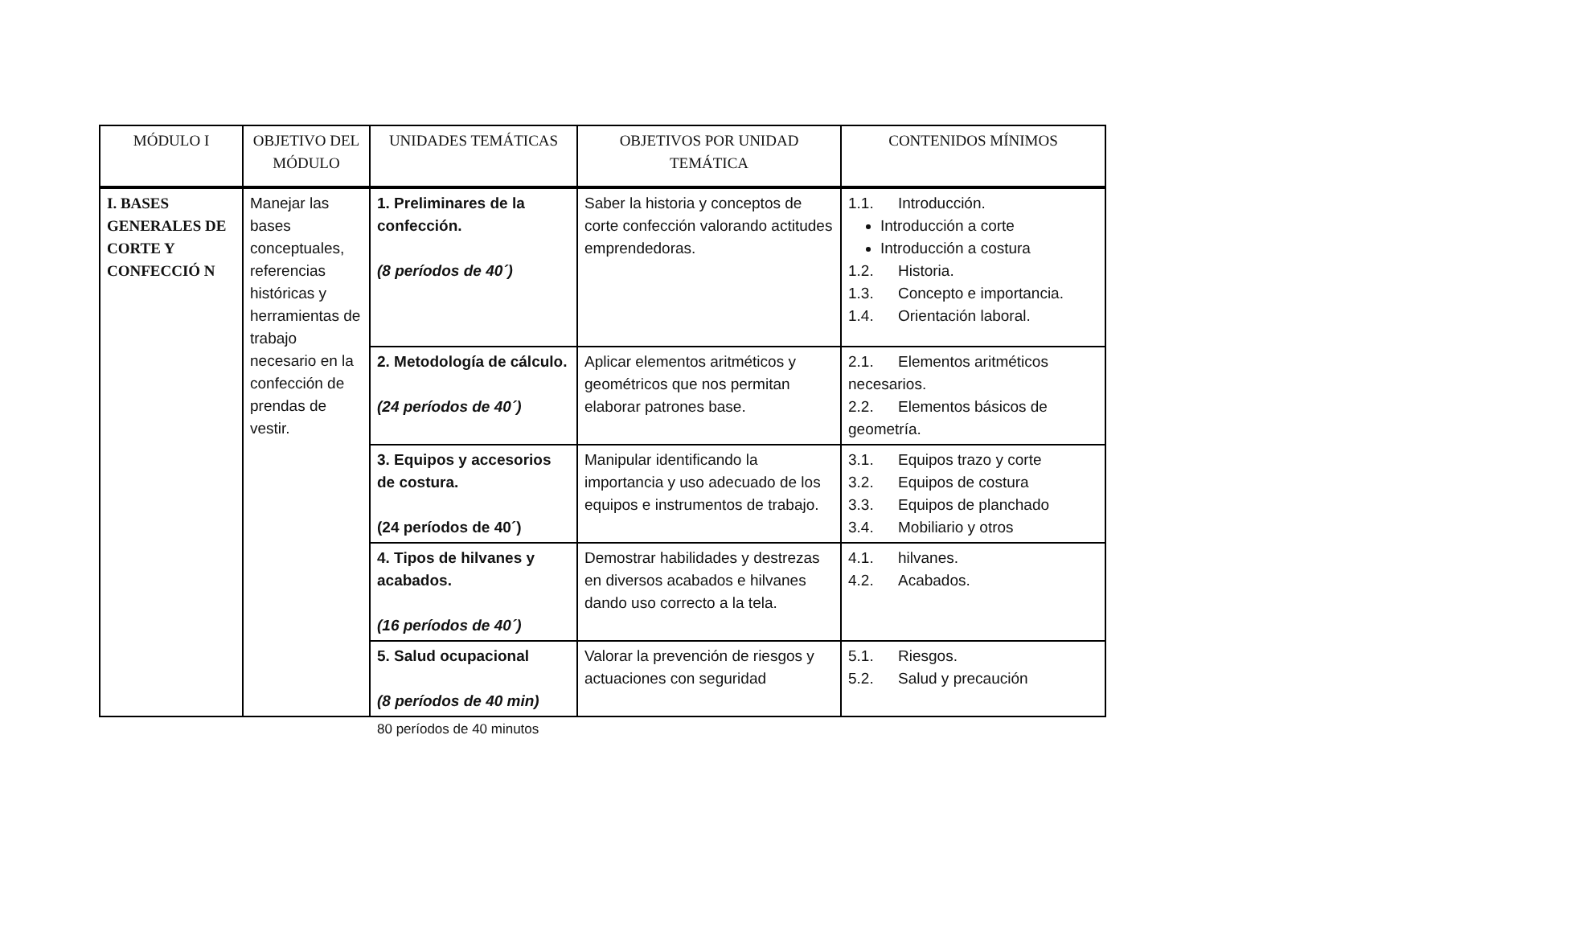| MÓDULO I | OBJETIVO DEL MÓDULO | UNIDADES TEMÁTICAS | OBJETIVOS POR UNIDAD TEMÁTICA | CONTENIDOS MÍNIMOS |
| --- | --- | --- | --- | --- |
| I. BASES GENERALES DE CORTE Y CONFECCIÓ N | Manejar las bases conceptuales, referencias históricas y herramientas de trabajo necesario en la confección de prendas de vestir. | 1. Preliminares de la confección. (8 períodos de 40´) | Saber la historia y conceptos de corte confección valorando actitudes emprendedoras. | 1.1. Introducción. Introducción a corte Introducción a costura 1.2. Historia. 1.3. Concepto e importancia. 1.4. Orientación laboral. |
| | | 2. Metodología de cálculo. (24 períodos de 40´) | Aplicar elementos aritméticos y geométricos que nos permitan elaborar patrones base. | 2.1. Elementos aritméticos necesarios. 2.2. Elementos básicos de geometría. |
| | | 3. Equipos y accesorios de costura. (24 períodos de 40´) | Manipular identificando la importancia y uso adecuado de los equipos e instrumentos de trabajo. | 3.1. Equipos trazo y corte 3.2. Equipos de costura 3.3. Equipos de planchado 3.4. Mobiliario y otros |
| | | 4. Tipos de hilvanes y acabados. (16 períodos de 40´) | Demostrar habilidades y destrezas en diversos acabados e hilvanes dando uso correcto a la tela. | 4.1. hilvanes. 4.2. Acabados. |
| | | 5. Salud ocupacional (8 períodos de 40 min) | Valorar la prevención de riesgos y actuaciones con seguridad | 5.1. Riesgos. 5.2. Salud y precaución |
80 períodos de 40 minutos